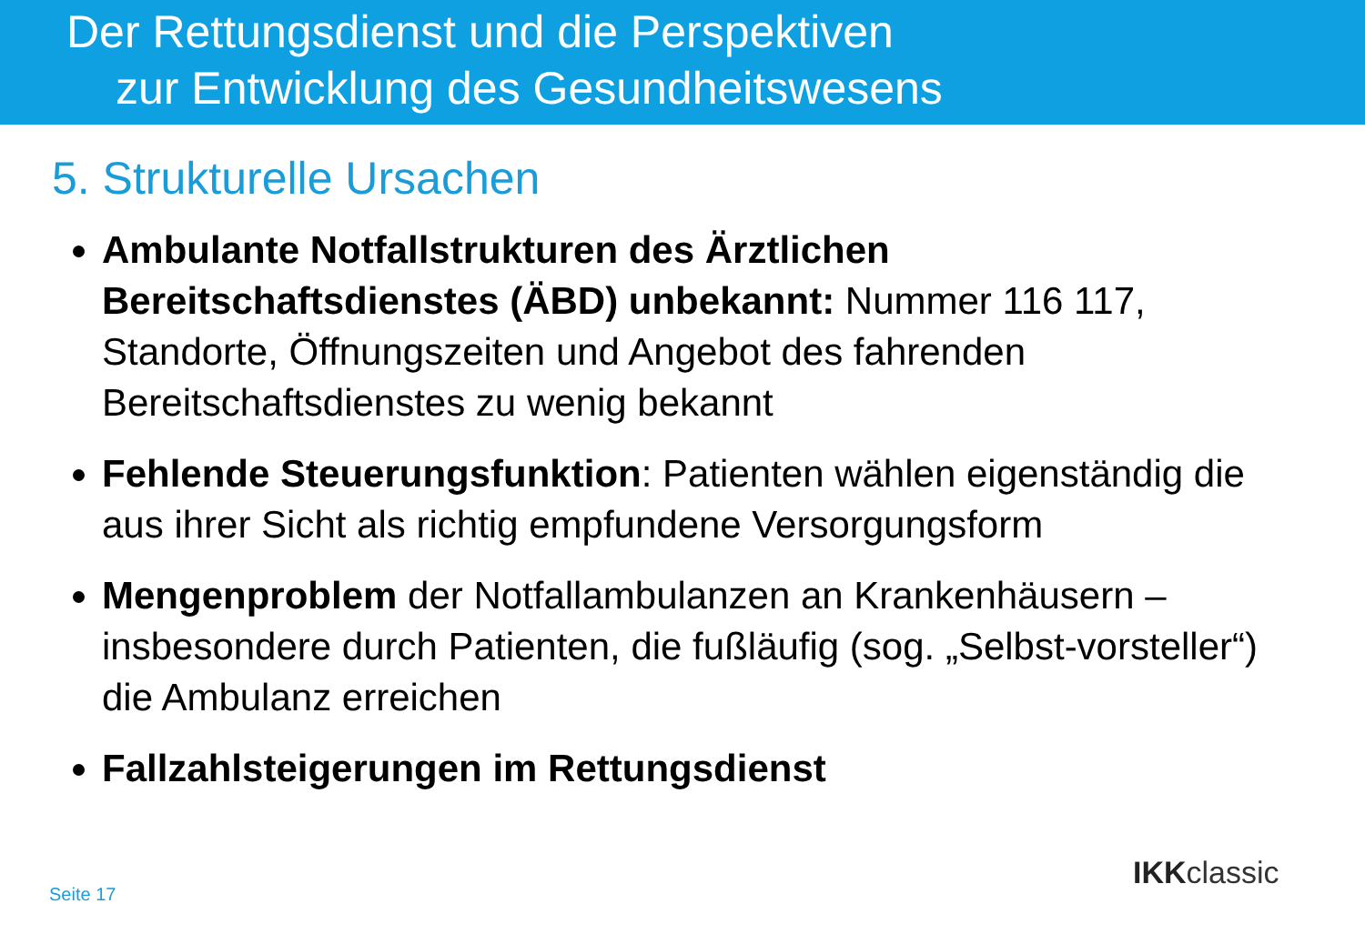Der Rettungsdienst und die Perspektiven
zur Entwicklung des Gesundheitswesens
5. Strukturelle Ursachen
Ambulante Notfallstrukturen des Ärztlichen Bereitschaftsdienstes (ÄBD) unbekannt: Nummer 116 117, Standorte, Öffnungszeiten und Angebot des fahrenden Bereitschaftsdienstes zu wenig bekannt
Fehlende Steuerungsfunktion: Patienten wählen eigenständig die aus ihrer Sicht als richtig empfundene Versorgungsform
Mengenproblem der Notfallambulanzen an Krankenhäusern – insbesondere durch Patienten, die fußläufig (sog. „Selbst-vorsteller“) die Ambulanz erreichen
Fallzahlsteigerungen im Rettungsdienst
Seite 17
IKKclassic